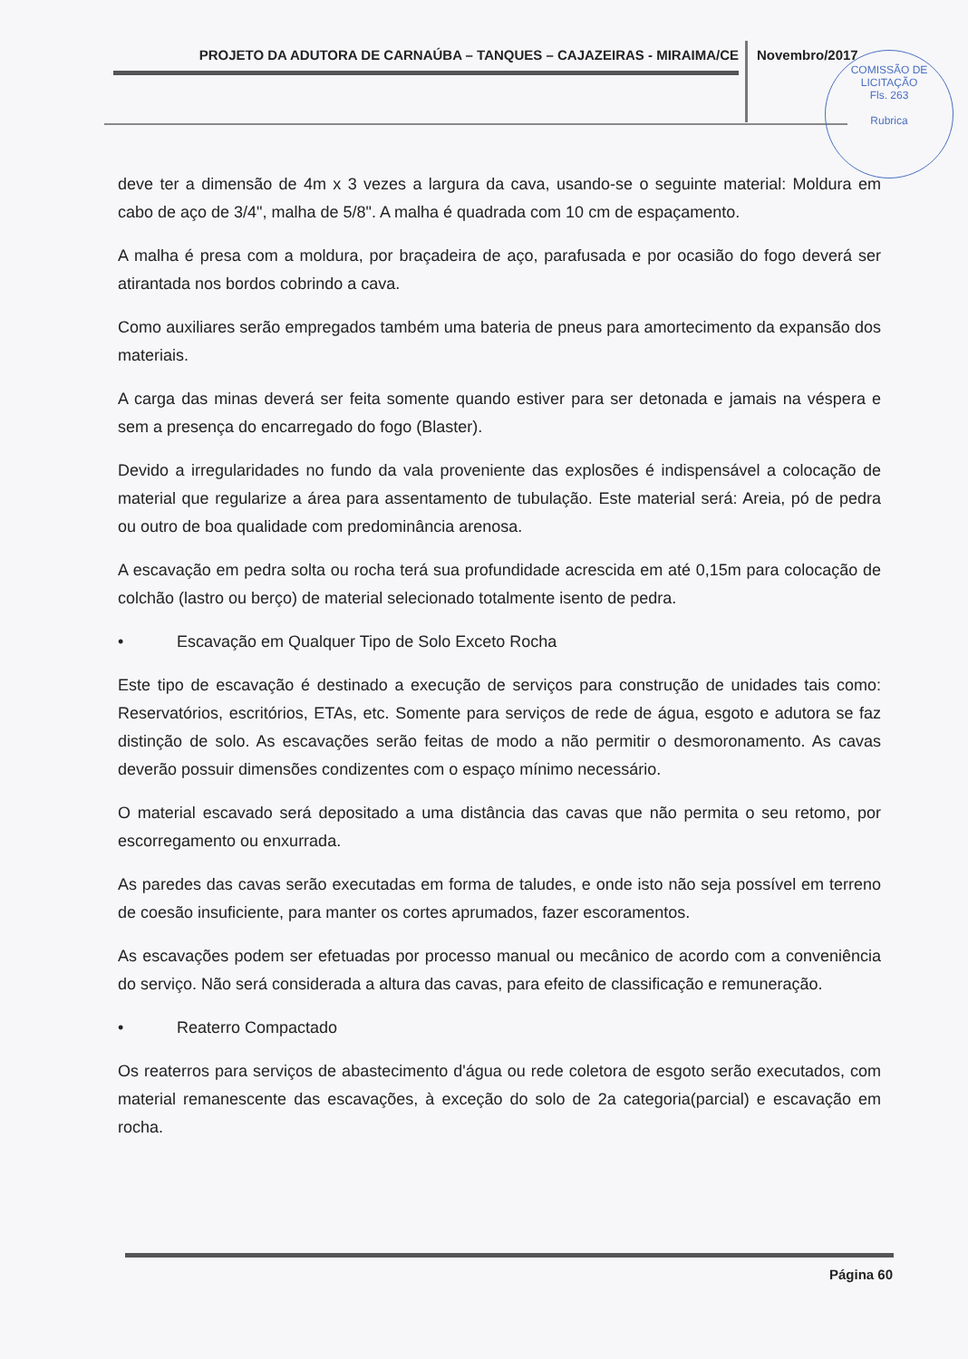PROJETO DA ADUTORA DE CARNAÚBA – TANQUES – CAJAZEIRAS - MIRAIMA/CE Novembro/2017
COMISSÃO DE LICITAÇÃO
Fls. 263
Rubrica
deve ter a dimensão de 4m x 3 vezes a largura da cava, usando-se o seguinte material: Moldura em cabo de aço de 3/4", malha de 5/8". A malha é quadrada com 10 cm de espaçamento.
A malha é presa com a moldura, por braçadeira de aço, parafusada e por ocasião do fogo deverá ser atirantada nos bordos cobrindo a cava.
Como auxiliares serão empregados também uma bateria de pneus para amortecimento da expansão dos materiais.
A carga das minas deverá ser feita somente quando estiver para ser detonada e jamais na véspera e sem a presença do encarregado do fogo (Blaster).
Devido a irregularidades no fundo da vala proveniente das explosões é indispensável a colocação de material que regularize a área para assentamento de tubulação. Este material será: Areia, pó de pedra ou outro de boa qualidade com predominância arenosa.
A escavação em pedra solta ou rocha terá sua profundidade acrescida em até 0,15m para colocação de colchão (lastro ou berço) de material selecionado totalmente isento de pedra.
• Escavação em Qualquer Tipo de Solo Exceto Rocha
Este tipo de escavação é destinado a execução de serviços para construção de unidades tais como: Reservatórios, escritórios, ETAs, etc. Somente para serviços de rede de água, esgoto e adutora se faz distinção de solo. As escavações serão feitas de modo a não permitir o desmoronamento. As cavas deverão possuir dimensões condizentes com o espaço mínimo necessário.
O material escavado será depositado a uma distância das cavas que não permita o seu retomo, por escorregamento ou enxurrada.
As paredes das cavas serão executadas em forma de taludes, e onde isto não seja possível em terreno de coesão insuficiente, para manter os cortes aprumados, fazer escoramentos.
As escavações podem ser efetuadas por processo manual ou mecânico de acordo com a conveniência do serviço. Não será considerada a altura das cavas, para efeito de classificação e remuneração.
• Reaterro Compactado
Os reaterros para serviços de abastecimento d'água ou rede coletora de esgoto serão executados, com material remanescente das escavações, à exceção do solo de 2a categoria(parcial) e escavação em rocha.
Página 60